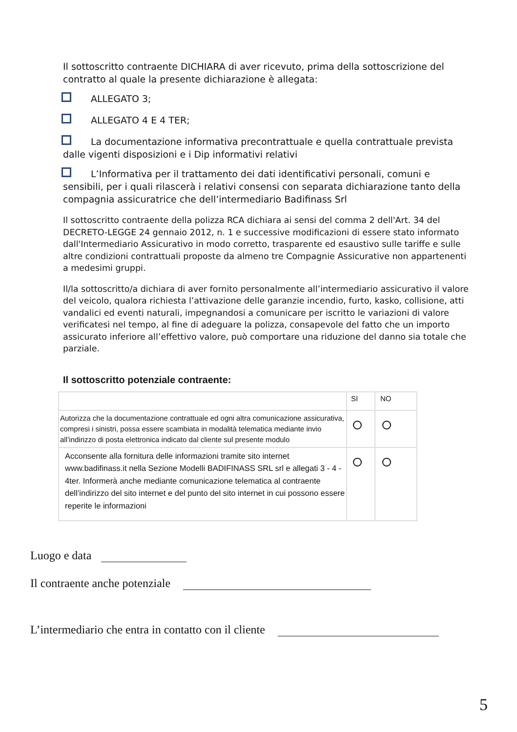Il sottoscritto contraente DICHIARA di aver ricevuto, prima della sottoscrizione del contratto al quale la presente dichiarazione è allegata:
ALLEGATO 3;
ALLEGATO 4 E 4 TER;
La documentazione informativa precontrattuale e quella contrattuale prevista dalle vigenti disposizioni e i Dip informativi relativi
L’Informativa per il trattamento dei dati identificativi personali, comuni e sensibili, per i quali rilascerà i relativi consensi con separata dichiarazione tanto della compagnia assicuratrice che dell’intermediario Badifinass Srl
Il sottoscritto contraente della polizza RCA dichiara ai sensi del comma 2 dell'Art. 34 del DECRETO-LEGGE 24 gennaio 2012, n. 1 e successive modificazioni di essere stato informato dall'Intermediario Assicurativo in modo corretto, trasparente ed esaustivo sulle tariffe e sulle altre condizioni contrattuali proposte da almeno tre Compagnie Assicurative non appartenenti a medesimi gruppi.
Il/la sottoscritto/a dichiara di aver fornito personalmente all’intermediario assicurativo il valore del veicolo, qualora richiesta l’attivazione delle garanzie incendio, furto, kasko, collisione, atti vandalici ed eventi naturali, impegnandosi a comunicare per iscritto le variazioni di valore verificatesi nel tempo, al fine di adeguare la polizza, consapevole del fatto che un importo assicurato inferiore all’effettivo valore, può comportare una riduzione del danno sia totale che parziale.
Il sottoscritto potenziale contraente:
| | SI | NO |
| Autorizza che la documentazione contrattuale ed ogni altra comunicazione assicurativa, compresi i sinistri, possa essere scambiata in modalità telematica mediante invio all’indirizzo di posta elettronica indicato dal cliente sul presente modulo | | |
| Acconsente alla fornitura delle informazioni tramite sito internet www.badifinass.it nella Sezione Modelli BADIFINASS SRL srl e allegati 3 - 4 - 4ter. Informerà anche mediante comunicazione telematica al contraente dell’indirizzo del sito internet e del punto del sito internet in cui possono essere reperite le informazioni | | |
Luogo e data
Il contraente anche potenziale
L’intermediario che entra in contatto con il cliente
5